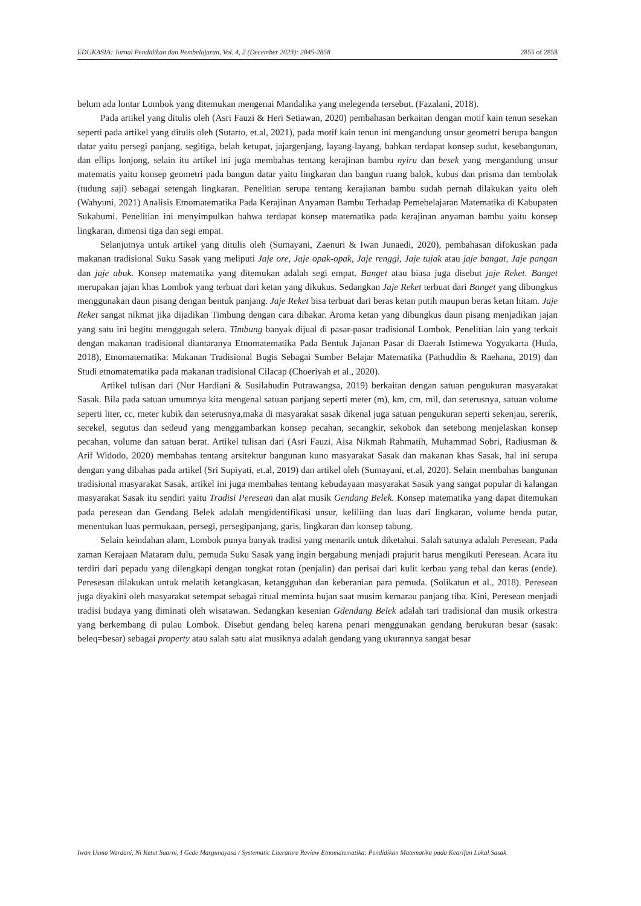EDUKASIA: Jurnal Pendidikan dan Pembelajaran, Vol. 4, 2 (December 2023): 2845-2858 2855 of 2858
belum ada lontar Lombok yang ditemukan mengenai Mandalika yang melegenda tersebut. (Fazalani, 2018).
Pada artikel yang ditulis oleh (Asri Fauzi & Heri Setiawan, 2020) pembahasan berkaitan dengan motif kain tenun sesekan seperti pada artikel yang ditulis oleh (Sutarto, et.al, 2021), pada motif kain tenun ini mengandung unsur geometri berupa bangun datar yaitu persegi panjang, segitiga, belah ketupat, jajargenjang, layang-layang, bahkan terdapat konsep sudut, kesebangunan, dan ellips lonjong, selain itu artikel ini juga membahas tentang kerajinan bambu nyiru dan besek yang mengandung unsur matematis yaitu konsep geometri pada bangun datar yaitu lingkaran dan bangun ruang balok, kubus dan prisma dan tembolak (tudung saji) sebagai setengah lingkaran. Penelitian serupa tentang kerajianan bambu sudah pernah dilakukan yaitu oleh (Wahyuni, 2021) Analisis Etnomatematika Pada Kerajinan Anyaman Bambu Terhadap Pemebelajaran Matematika di Kabupaten Sukabumi. Penelitian ini menyimpulkan bahwa terdapat konsep matematika pada kerajinan anyaman bambu yaitu konsep lingkaran, dimensi tiga dan segi empat.
Selanjutnya untuk artikel yang ditulis oleh (Sumayani, Zaenuri & Iwan Junaedi, 2020), pembahasan difokuskan pada makanan tradisional Suku Sasak yang meliputi Jaje ore, Jaje opak-opak, Jaje renggi, Jaje tujak atau jaje bangat, Jaje pangan dan jaje abuk. Konsep matematika yang ditemukan adalah segi empat. Banget atau biasa juga disebut jaje Reket. Banget merupakan jajan khas Lombok yang terbuat dari ketan yang dikukus. Sedangkan Jaje Reket terbuat dari Banget yang dibungkus menggunakan daun pisang dengan bentuk panjang. Jaje Reket bisa terbuat dari beras ketan putih maupun beras ketan hitam. Jaje Reket sangat nikmat jika dijadikan Timbung dengan cara dibakar. Aroma ketan yang dibungkus daun pisang menjadikan jajan yang satu ini begitu menggugah selera. Timbung banyak dijual di pasar-pasar tradisional Lombok. Penelitian lain yang terkait dengan makanan tradisional diantaranya Etnomatematika Pada Bentuk Jajanan Pasar di Daerah Istimewa Yogyakarta (Huda, 2018), Etnomatematika: Makanan Tradisional Bugis Sebagai Sumber Belajar Matematika (Pathuddin & Raehana, 2019) dan Studi etnomatematika pada makanan tradisional Cilacap (Choeriyah et al., 2020).
Artikel tulisan dari (Nur Hardiani & Susilahudin Putrawangsa, 2019) berkaitan dengan satuan pengukuran masyarakat Sasak. Bila pada satuan umumnya kita mengenal satuan panjang seperti meter (m), km, cm, mil, dan seterusnya, satuan volume seperti liter, cc, meter kubik dan seterusnya,maka di masyarakat sasak dikenal juga satuan pengukuran seperti sekenjau, sererik, secekel, segutus dan sedeud yang menggambarkan konsep pecahan, secangkir, sekobok dan setebong menjelaskan konsep pecahan, volume dan satuan berat. Artikel tulisan dari (Asri Fauzi, Aisa Nikmah Rahmatih, Muhammad Sobri, Radiusman & Arif Widodo, 2020) membahas tentang arsitektur bangunan kuno masyarakat Sasak dan makanan khas Sasak, hal ini serupa dengan yang dibahas pada artikel (Sri Supiyati, et.al, 2019) dan artikel oleh (Sumayani, et.al, 2020). Selain membahas bangunan tradisional masyarakat Sasak, artikel ini juga membahas tentang kebudayaan masyarakat Sasak yang sangat popular di kalangan masyarakat Sasak itu sendiri yaitu Tradisi Peresean dan alat musik Gendang Belek. Konsep matematika yang dapat ditemukan pada peresean dan Gendang Belek adalah mengidentifikasi unsur, keliliing dan luas dari lingkaran, volume benda putar, menentukan luas permukaan, persegi, persegipanjang, garis, lingkaran dan konsep tabung.
Selain keindahan alam, Lombok punya banyak tradisi yang menarik untuk diketahui. Salah satunya adalah Peresean. Pada zaman Kerajaan Mataram dulu, pemuda Suku Sasak yang ingin bergabung menjadi prajurit harus mengikuti Peresean. Acara itu terdiri dari pepadu yang dilengkapi dengan tongkat rotan (penjalin) dan perisai dari kulit kerbau yang tebal dan keras (ende). Peresesan dilakukan untuk melatih ketangkasan, ketangguhan dan keberanian para pemuda. (Solikatun et al., 2018). Peresean juga diyakini oleh masyarakat setempat sebagai ritual meminta hujan saat musim kemarau panjang tiba. Kini, Peresean menjadi tradisi budaya yang diminati oleh wisatawan. Sedangkan kesenian Gdendang Belek adalah tari tradisional dan musik orkestra yang berkembang di pulau Lombok. Disebut gendang beleq karena penari menggunakan gendang berukuran besar (sasak: beleq=besar) sebagai property atau salah satu alat musiknya adalah gendang yang ukurannya sangat besar
Iwan Usma Wardani, Ni Ketut Suarni, I Gede Margunayasa / Systematic Literature Review Etnomatematika: Pendidikan Matematika pada Kearifan Lokal Sasak